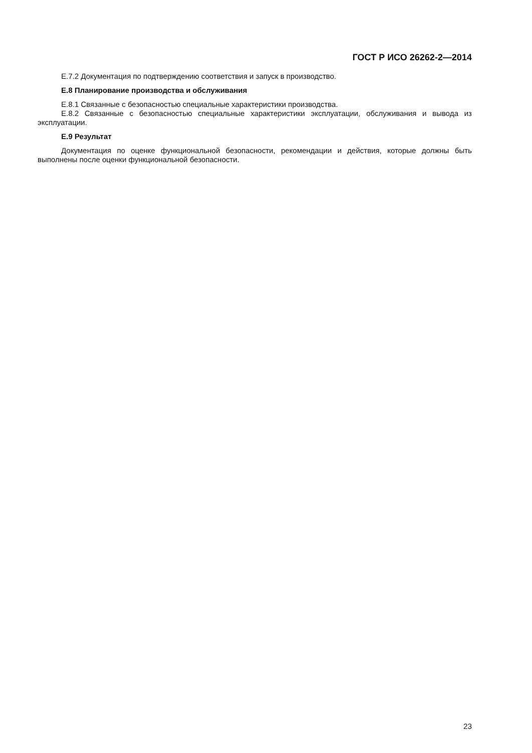ГОСТ Р ИСО 26262-2—2014
Е.7.2 Документация по подтверждению соответствия и запуск в производство.
Е.8 Планирование производства и обслуживания
Е.8.1 Связанные с безопасностью специальные характеристики производства.
Е.8.2 Связанные с безопасностью специальные характеристики эксплуатации, обслуживания и вывода из эксплуатации.
Е.9 Результат
Документация по оценке функциональной безопасности, рекомендации и действия, которые должны быть выполнены после оценки функциональной безопасности.
23